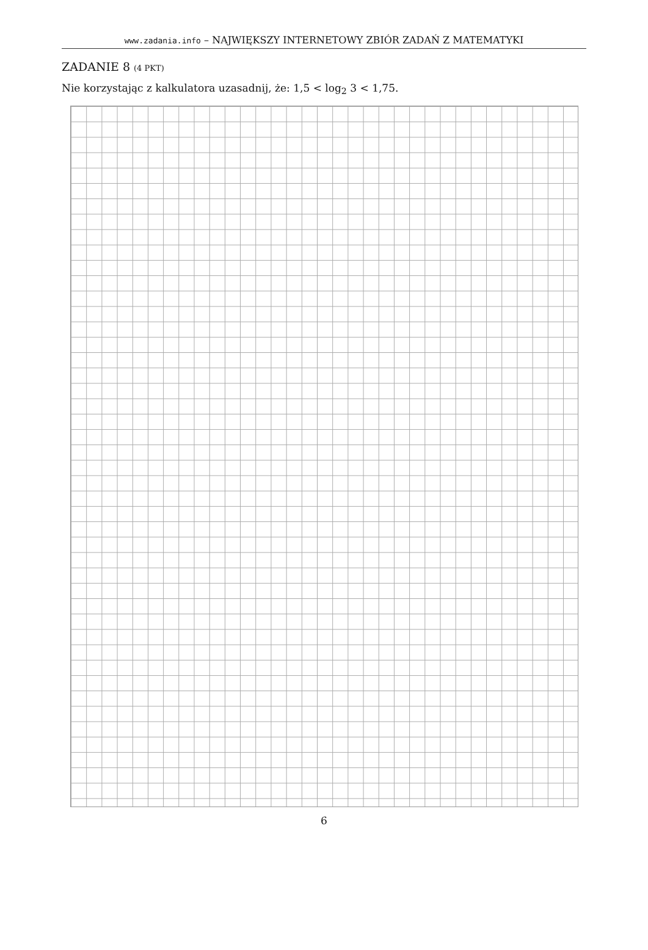www.zadania.info – NAJWIĘKSZY INTERNETOWY ZBIÓR ZADAŃ Z MATEMATYKI
ZADANIE 8 (4 PKT)
Nie korzystając z kalkulatora uzasadnij, że: 1,5 < log<sub>2</sub> 3 < 1,75.
6